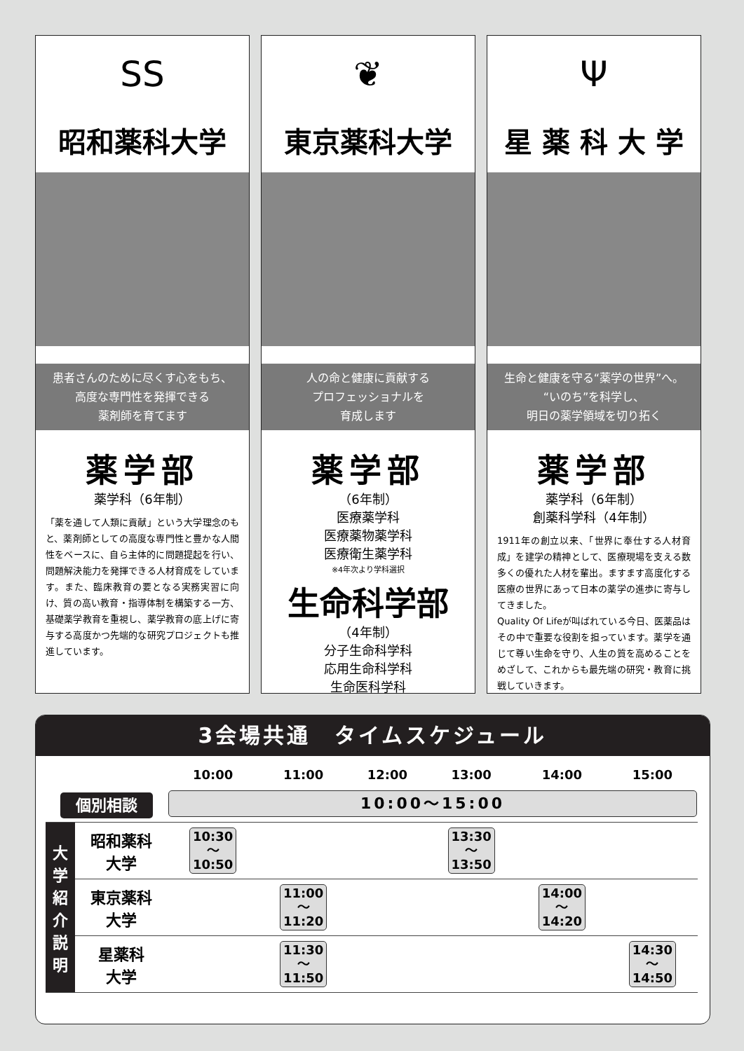SS
昭和薬科大学
患者さんのために尽くす心をもち、
高度な専門性を発揮できる
薬剤師を育てます
薬学部
薬学科（6年制）
「薬を通して人類に貢献」という大学理念のもと、薬剤師としての高度な専門性と豊かな人間性をベースに、自ら主体的に問題提起を行い、問題解決能力を発揮できる人材育成をしています。また、臨床教育の要となる実務実習に向け、質の高い教育・指導体制を構築する一方、基礎薬学教育を重視し、薬学教育の底上げに寄与する高度かつ先端的な研究プロジェクトも推進しています。
❦
東京薬科大学
人の命と健康に貢献する
プロフェッショナルを
育成します
薬学部
（6年制）
医療薬学科
医療薬物薬学科
医療衛生薬学科
※4年次より学科選択
生命科学部
（4年制）
分子生命科学科
応用生命科学科
生命医科学科
Ψ
星 薬 科 大 学
生命と健康を守る“薬学の世界”へ。
“いのち”を科学し、
明日の薬学領域を切り拓く
薬学部
薬学科（6年制）
創薬科学科（4年制）
1911年の創立以来、「世界に奉仕する人材育成」を建学の精神として、医療現場を支える数多くの優れた人材を輩出。ますます高度化する医療の世界にあって日本の薬学の進歩に寄与してきました。
Quality Of Lifeが叫ばれている今日、医薬品はその中で重要な役割を担っています。薬学を通じて尊い生命を守り、人生の質を高めることをめざして、これからも最先端の研究・教育に挑戦していきます。
3会場共通　タイムスケジュール
| | | 10:00 | 11:00 | 12:00 | 13:00 | 14:00 | 15:00 |
| --- | --- | --- | --- | --- | --- | --- | --- |
| 個別相談 | | 10:00～15:00 | | | | | |
| 大 学 紹 介 説 明 | 昭和薬科 大学 | 10:30 ～ 10:50 | | | 13:30 ～ 13:50 | | |
| | 東京薬科 大学 | | 11:00 ～ 11:20 | | | 14:00 ～ 14:20 | |
| | 星薬科 大学 | | 11:30 ～ 11:50 | | | | 14:30 ～ 14:50 |